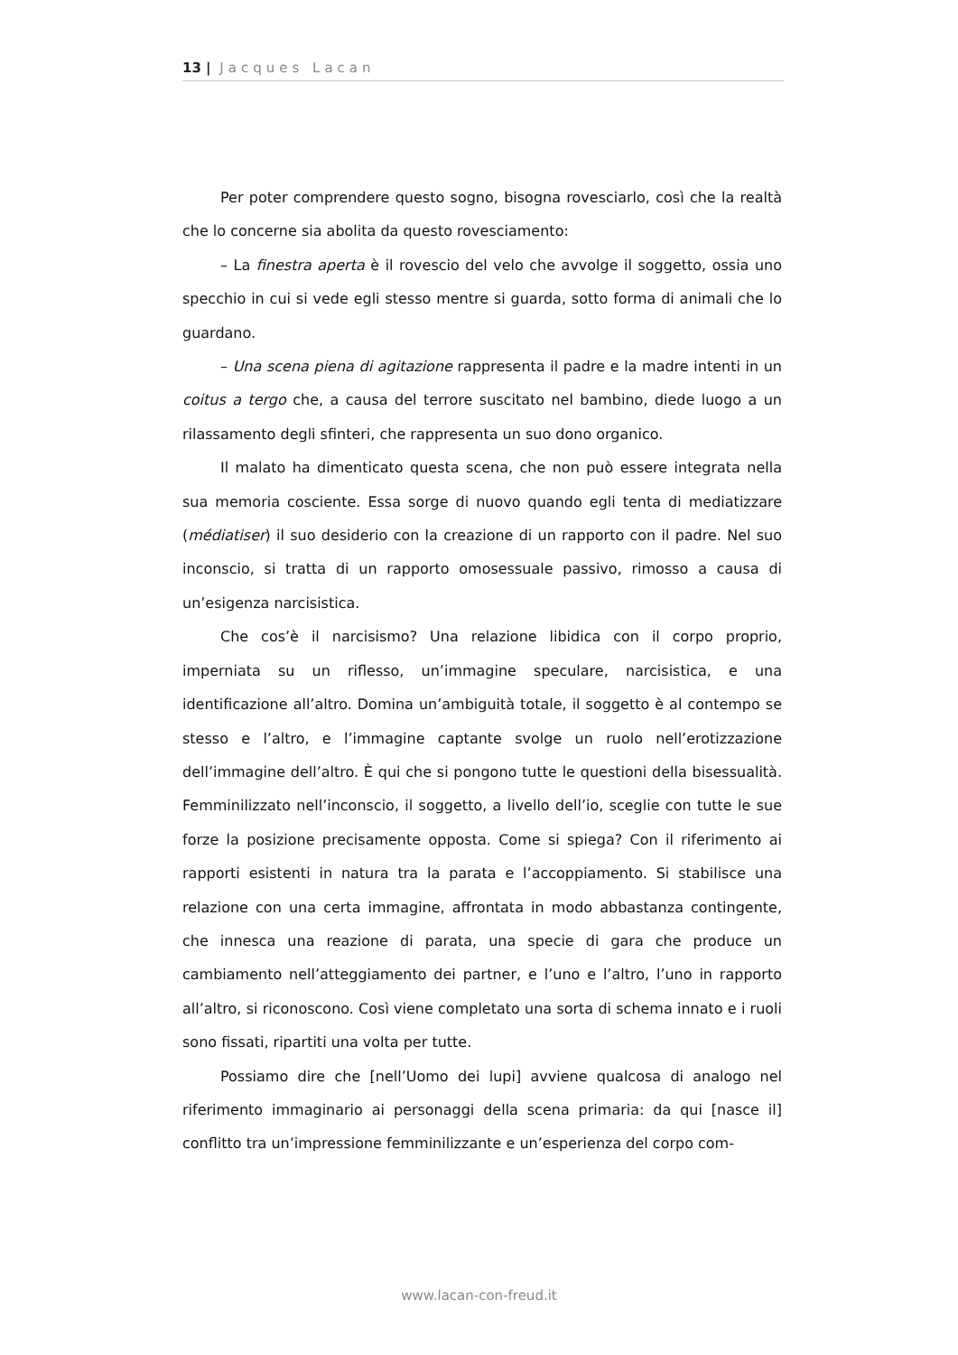13 | Jacques Lacan
Per poter comprendere questo sogno, bisogna rovesciarlo, così che la realtà che lo concerne sia abolita da questo rovesciamento:
– La finestra aperta è il rovescio del velo che avvolge il soggetto, ossia uno specchio in cui si vede egli stesso mentre si guarda, sotto forma di animali che lo guardano.
– Una scena piena di agitazione rappresenta il padre e la madre intenti in un coitus a tergo che, a causa del terrore suscitato nel bambino, diede luogo a un rilassamento degli sfinteri, che rappresenta un suo dono organico.
Il malato ha dimenticato questa scena, che non può essere integrata nella sua memoria cosciente. Essa sorge di nuovo quando egli tenta di mediatizzare (médiatiser) il suo desiderio con la creazione di un rapporto con il padre. Nel suo inconscio, si tratta di un rapporto omosessuale passivo, rimosso a causa di un’esigenza narcisistica.
Che cos’è il narcisismo? Una relazione libidica con il corpo proprio, imperniata su un riflesso, un’immagine speculare, narcisistica, e una identificazione all’altro. Domina un’ambiguità totale, il soggetto è al contempo se stesso e l’altro, e l’immagine captante svolge un ruolo nell’erotizzazione dell’immagine dell’altro. È qui che si pongono tutte le questioni della bisessualità. Femminilizzato nell’inconscio, il soggetto, a livello dell’io, sceglie con tutte le sue forze la posizione precisamente opposta. Come si spiega? Con il riferimento ai rapporti esistenti in natura tra la parata e l’accoppiamento. Si stabilisce una relazione con una certa immagine, affrontata in modo abbastanza contingente, che innesca una reazione di parata, una specie di gara che produce un cambiamento nell’atteggiamento dei partner, e l’uno e l’altro, l’uno in rapporto all’altro, si riconoscono. Così viene completato una sorta di schema innato e i ruoli sono fissati, ripartiti una volta per tutte.
Possiamo dire che [nell’Uomo dei lupi] avviene qualcosa di analogo nel riferimento immaginario ai personaggi della scena primaria: da qui [nasce il] conflitto tra un’impressione femminilizzante e un’esperienza del corpo com-
www.lacan-con-freud.it